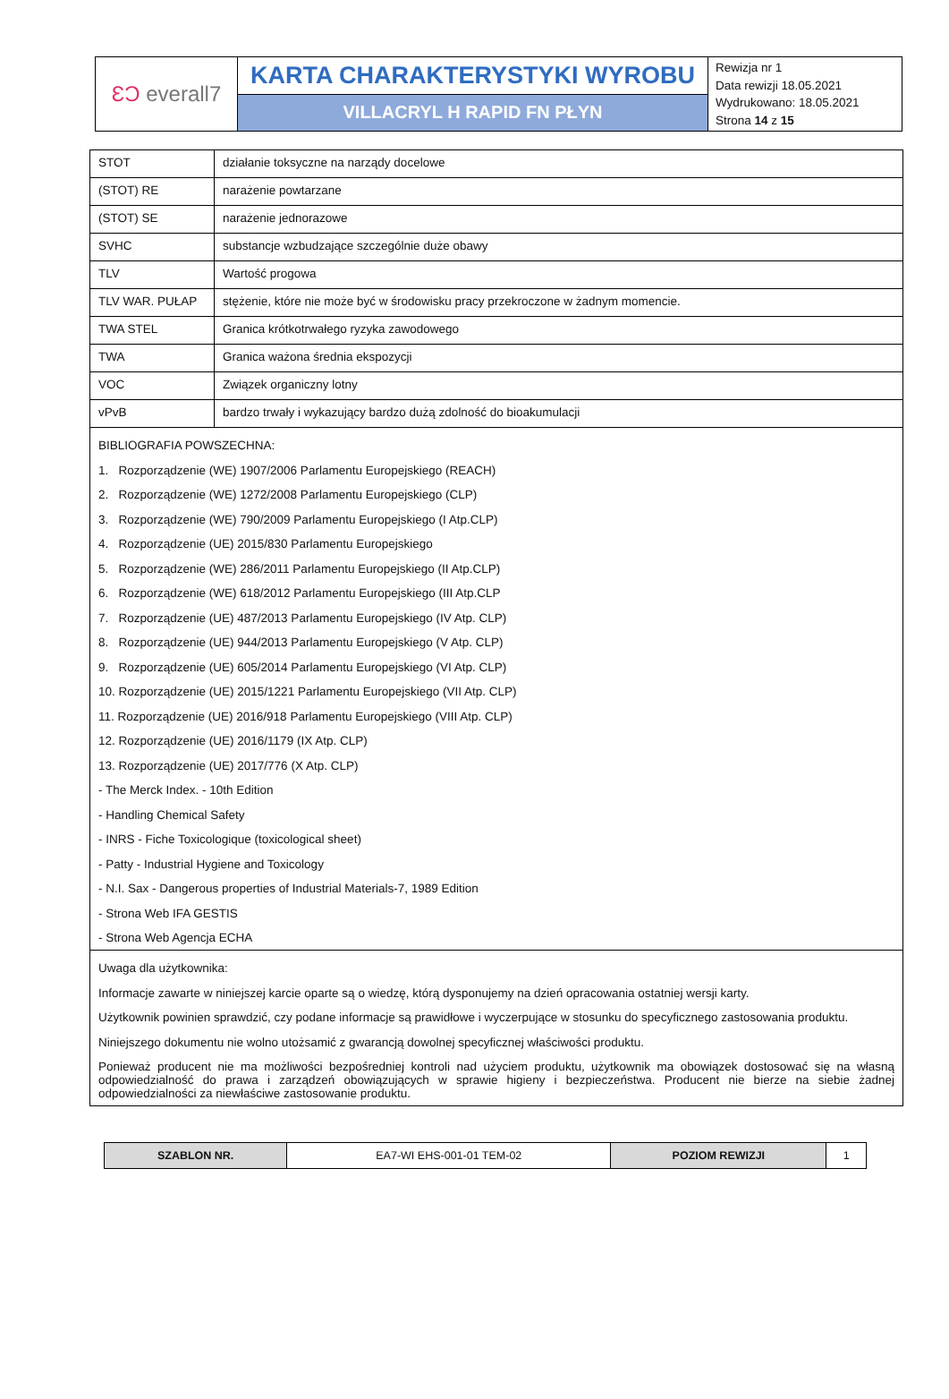| ƐƆ everall7 | KARTA CHARAKTERYSTYKI WYROBU | Rewizja nr 1 Data rewizji 18.05.2021 Wydrukowano: 18.05.2021 Strona 14 z 15 |
| | VILLACRYL H RAPID FN PŁYN | |
| STOT | działanie toksyczne na narządy docelowe |
| (STOT) RE | narażenie powtarzane |
| (STOT) SE | narażenie jednorazowe |
| SVHC | substancje wzbudzające szczególnie duże obawy |
| TLV | Wartość progowa |
| TLV WAR. PUŁAP | stężenie, które nie może być w środowisku pracy przekroczone w żadnym momencie. |
| TWA STEL | Granica krótkotrwałego ryzyka zawodowego |
| TWA | Granica ważona średnia ekspozycji |
| VOC | Związek organiczny lotny |
| vPvB | bardzo trwały i wykazujący bardzo dużą zdolność do bioakumulacji |
| BIBLIOGRAFIA POWSZECHNA: 1. Rozporządzenie (WE) 1907/2006 Parlamentu Europejskiego (REACH) 2. Rozporządzenie (WE) 1272/2008 Parlamentu Europejskiego (CLP) 3. Rozporządzenie (WE) 790/2009 Parlamentu Europejskiego (I Atp.CLP) 4. Rozporządzenie (UE) 2015/830 Parlamentu Europejskiego 5. Rozporządzenie (WE) 286/2011 Parlamentu Europejskiego (II Atp.CLP) 6. Rozporządzenie (WE) 618/2012 Parlamentu Europejskiego (III Atp.CLP 7. Rozporządzenie (UE) 487/2013 Parlamentu Europejskiego (IV Atp. CLP) 8. Rozporządzenie (UE) 944/2013 Parlamentu Europejskiego (V Atp. CLP) 9. Rozporządzenie (UE) 605/2014 Parlamentu Europejskiego (VI Atp. CLP) 10. Rozporządzenie (UE) 2015/1221 Parlamentu Europejskiego (VII Atp. CLP) 11. Rozporządzenie (UE) 2016/918 Parlamentu Europejskiego (VIII Atp. CLP) 12. Rozporządzenie (UE) 2016/1179 (IX Atp. CLP) 13. Rozporządzenie (UE) 2017/776 (X Atp. CLP) - The Merck Index. - 10th Edition - Handling Chemical Safety - INRS - Fiche Toxicologique (toxicological sheet) - Patty - Industrial Hygiene and Toxicology - N.I. Sax - Dangerous properties of Industrial Materials-7, 1989 Edition - Strona Web IFA GESTIS - Strona Web Agencja ECHA | |
| Uwaga dla użytkownika: Informacje zawarte w niniejszej karcie oparte są o wiedzę, którą dysponujemy na dzień opracowania ostatniej wersji karty. Użytkownik powinien sprawdzić, czy podane informacje są prawidłowe i wyczerpujące w stosunku do specyficznego zastosowania produktu. Niniejszego dokumentu nie wolno utożsamić z gwarancją dowolnej specyficznej właściwości produktu. Ponieważ producent nie ma możliwości bezpośredniej kontroli nad użyciem produktu, użytkownik ma obowiązek dostosować się na własną odpowiedzialność do prawa i zarządzeń obowiązujących w sprawie higieny i bezpieczeństwa. Producent nie bierze na siebie żadnej odpowiedzialności za niewłaściwe zastosowanie produktu. | |
| SZABLON NR. | EA7-WI EHS-001-01 TEM-02 | POZIOM REWIZJI | 1 |